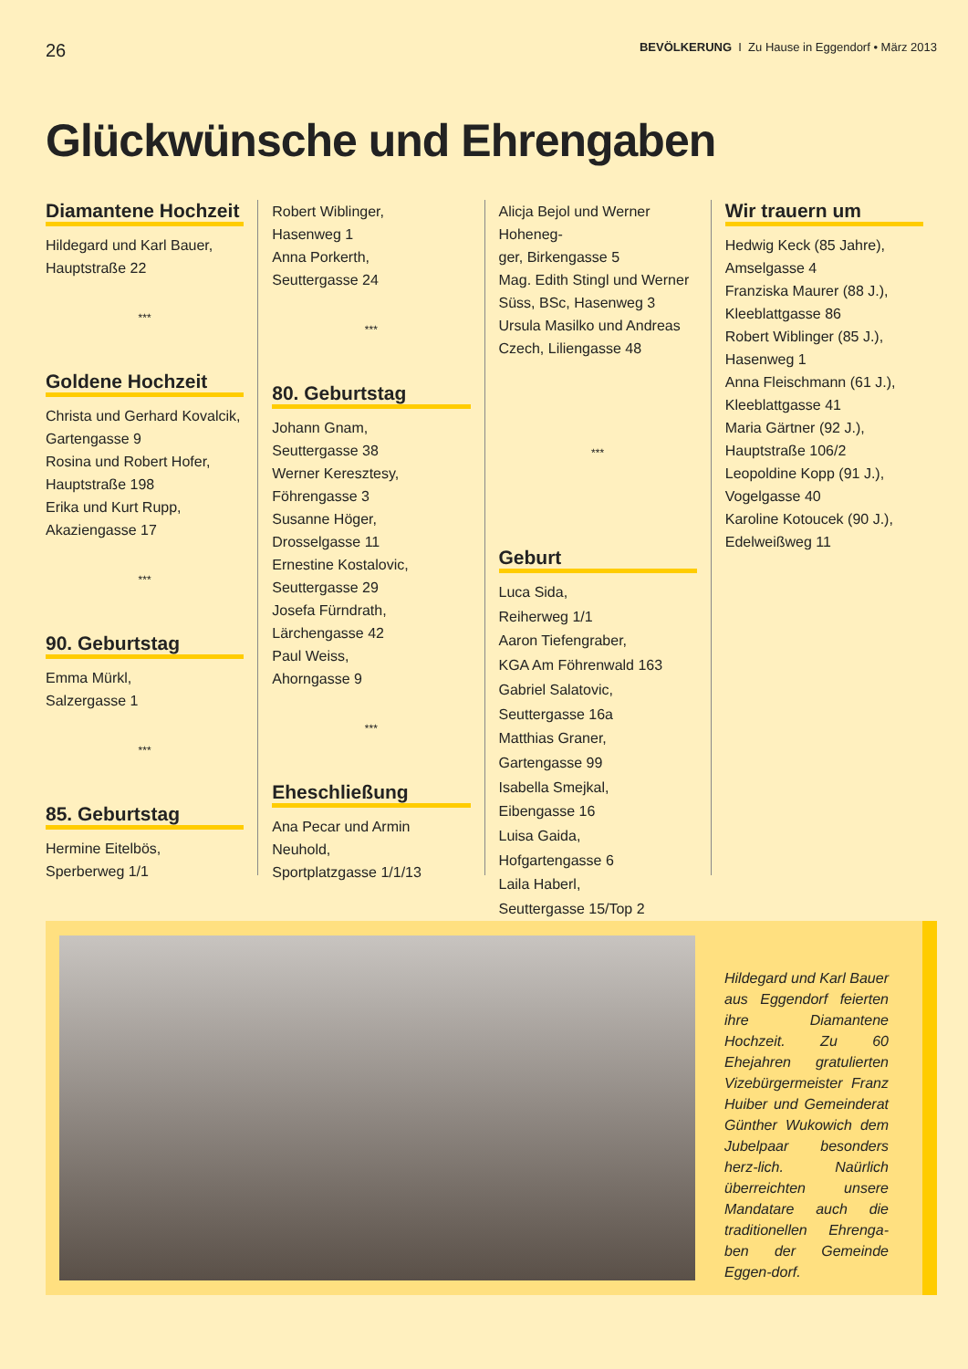26 BEVÖLKERUNG I Zu Hause in Eggendorf • März 2013
Glückwünsche und Ehrengaben
Diamantene Hochzeit
Hildegard und Karl Bauer,
Hauptstraße 22
***
Goldene Hochzeit
Christa und Gerhard Kovalcik,
Gartengasse 9
Rosina und Robert Hofer,
Hauptstraße 198
Erika und Kurt Rupp,
Akaziengasse 17
***
90. Geburtstag
Emma Mürkl,
Salzergasse 1
***
85. Geburtstag
Hermine Eitelbös,
Sperberweg 1/1
Robert Wiblinger,
Hasenweg 1
Anna Porkerth,
Seuttergasse 24
***
80. Geburtstag
Johann Gnam,
Seuttergasse 38
Werner Keresztesy,
Föhrengasse 3
Susanne Höger,
Drosselgasse 11
Ernestine Kostalovic,
Seuttergasse 29
Josefa Fürndrath,
Lärchengasse 42
Paul Weiss,
Ahorngasse 9
***
Eheschließung
Ana Pecar und Armin Neuhold,
Sportplatzgasse 1/1/13
Alicja Bejol und Werner Hoheneg-
ger, Birkengasse 5
Mag. Edith Stingl und Werner
Süss, BSc, Hasenweg 3
Ursula Masilko und Andreas
Czech, Liliengasse 48
***
Geburt
Luca Sida,
Reiherweg 1/1
Aaron Tiefengraber,
KGA Am Föhrenwald 163
Gabriel Salatovic,
Seuttergasse 16a
Matthias Graner,
Gartengasse 99
Isabella Smejkal,
Eibengasse 16
Luisa Gaida,
Hofgartengasse 6
Laila Haberl,
Seuttergasse 15/Top 2
Wir trauern um
Hedwig Keck (85 Jahre),
Amselgasse 4
Franziska Maurer (88 J.),
Kleeblattgasse 86
Robert Wiblinger (85 J.),
Hasenweg 1
Anna Fleischmann (61 J.),
Kleeblattgasse 41
Maria Gärtner (92 J.),
Hauptstraße 106/2
Leopoldine Kopp (91 J.),
Vogelgasse 40
Karoline Kotoucek (90 J.),
Edelweißweg 11
Hildegard und Karl Bauer aus Eggendorf feierten ihre Diamantene Hochzeit. Zu 60 Ehejahren gratulierten Vizebürgermeister Franz Huiber und Gemeinderat Günther Wukowich dem Jubelpaar besonders herz-lich. Naürlich überreichten unsere Mandatare auch die traditionellen Ehrenga-ben der Gemeinde Eggen-dorf.